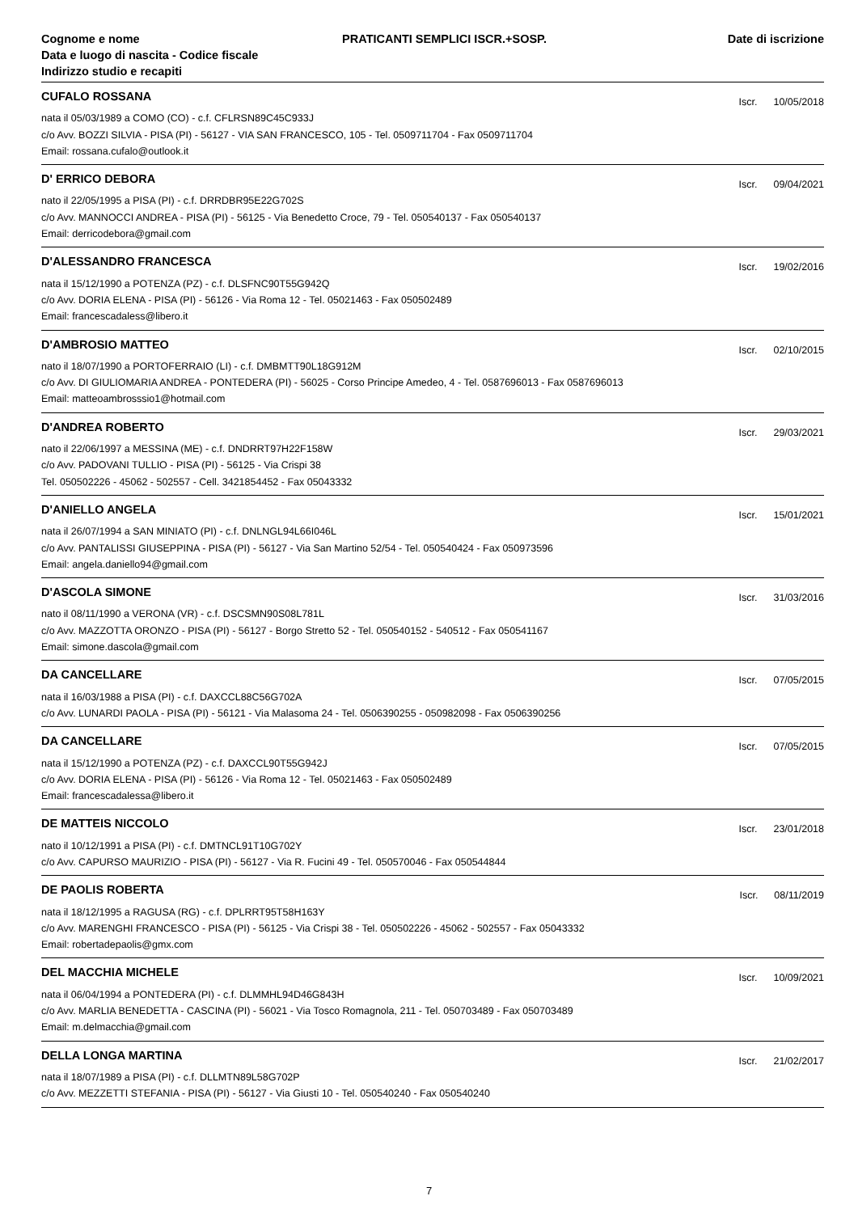Cognome e nome
Data e luogo di nascita - Codice fiscale
Indirizzo studio e recapiti
PRATICANTI SEMPLICI ISCR.+SOSP.
Date di iscrizione
CUFALO ROSSANA
Iscr. 10/05/2018
nata il 05/03/1989 a COMO (CO) - c.f. CFLRSN89C45C933J
c/o Avv. BOZZI SILVIA - PISA (PI) - 56127 - VIA SAN FRANCESCO, 105 - Tel. 0509711704 - Fax 0509711704
Email: rossana.cufalo@outlook.it
D' ERRICO DEBORA
Iscr. 09/04/2021
nato il 22/05/1995 a PISA (PI) - c.f. DRRDBR95E22G702S
c/o Avv. MANNOCCI ANDREA - PISA (PI) - 56125 - Via Benedetto Croce, 79 - Tel. 050540137 - Fax 050540137
Email: derricodebora@gmail.com
D'ALESSANDRO FRANCESCA
Iscr. 19/02/2016
nata il 15/12/1990 a POTENZA (PZ) - c.f. DLSFNC90T55G942Q
c/o Avv. DORIA ELENA - PISA (PI) - 56126 - Via Roma 12 - Tel. 05021463 - Fax 050502489
Email: francescadaless@libero.it
D'AMBROSIO MATTEO
Iscr. 02/10/2015
nato il 18/07/1990 a PORTOFERRAIO (LI) - c.f. DMBMTT90L18G912M
c/o Avv. DI GIULIOMARIA ANDREA - PONTEDERA (PI) - 56025 - Corso Principe Amedeo, 4 - Tel. 0587696013 - Fax 0587696013
Email: matteoambrosssio1@hotmail.com
D'ANDREA ROBERTO
Iscr. 29/03/2021
nato il 22/06/1997 a MESSINA (ME) - c.f. DNDRRT97H22F158W
c/o Avv. PADOVANI TULLIO - PISA (PI) - 56125 - Via Crispi 38
Tel. 050502226 - 45062 - 502557 - Cell. 3421854452 - Fax 05043332
D'ANIELLO ANGELA
Iscr. 15/01/2021
nata il 26/07/1994 a SAN MINIATO (PI) - c.f. DNLNGL94L66I046L
c/o Avv. PANTALISSI GIUSEPPINA - PISA (PI) - 56127 - Via San Martino 52/54 - Tel. 050540424 - Fax 050973596
Email: angela.daniello94@gmail.com
D'ASCOLA SIMONE
Iscr. 31/03/2016
nato il 08/11/1990 a VERONA (VR) - c.f. DSCSMN90S08L781L
c/o Avv. MAZZOTTA ORONZO - PISA (PI) - 56127 - Borgo Stretto 52 - Tel. 050540152 - 540512 - Fax 050541167
Email: simone.dascola@gmail.com
DA CANCELLARE
Iscr. 07/05/2015
nata il 16/03/1988 a PISA (PI) - c.f. DAXCCL88C56G702A
c/o Avv. LUNARDI PAOLA - PISA (PI) - 56121 - Via Malasoma 24 - Tel. 0506390255 - 050982098 - Fax 0506390256
DA CANCELLARE
Iscr. 07/05/2015
nata il 15/12/1990 a POTENZA (PZ) - c.f. DAXCCL90T55G942J
c/o Avv. DORIA ELENA - PISA (PI) - 56126 - Via Roma 12 - Tel. 05021463 - Fax 050502489
Email: francescadalessa@libero.it
DE MATTEIS NICCOLO
Iscr. 23/01/2018
nato il 10/12/1991 a PISA (PI) - c.f. DMTNCL91T10G702Y
c/o Avv. CAPURSO MAURIZIO - PISA (PI) - 56127 - Via R. Fucini 49 - Tel. 050570046 - Fax 050544844
DE PAOLIS ROBERTA
Iscr. 08/11/2019
nata il 18/12/1995 a RAGUSA (RG) - c.f. DPLRRT95T58H163Y
c/o Avv. MARENGHI FRANCESCO - PISA (PI) - 56125 - Via Crispi 38 - Tel. 050502226 - 45062 - 502557 - Fax 05043332
Email: robertadepaolis@gmx.com
DEL MACCHIA MICHELE
Iscr. 10/09/2021
nata il 06/04/1994 a PONTEDERA (PI) - c.f. DLMMHL94D46G843H
c/o Avv. MARLIA BENEDETTA - CASCINA (PI) - 56021 - Via Tosco Romagnola, 211 - Tel. 050703489 - Fax 050703489
Email: m.delmacchia@gmail.com
DELLA LONGA MARTINA
Iscr. 21/02/2017
nata il 18/07/1989 a PISA (PI) - c.f. DLLMTN89L58G702P
c/o Avv. MEZZETTI STEFANIA - PISA (PI) - 56127 - Via Giusti 10 - Tel. 050540240 - Fax 050540240
7